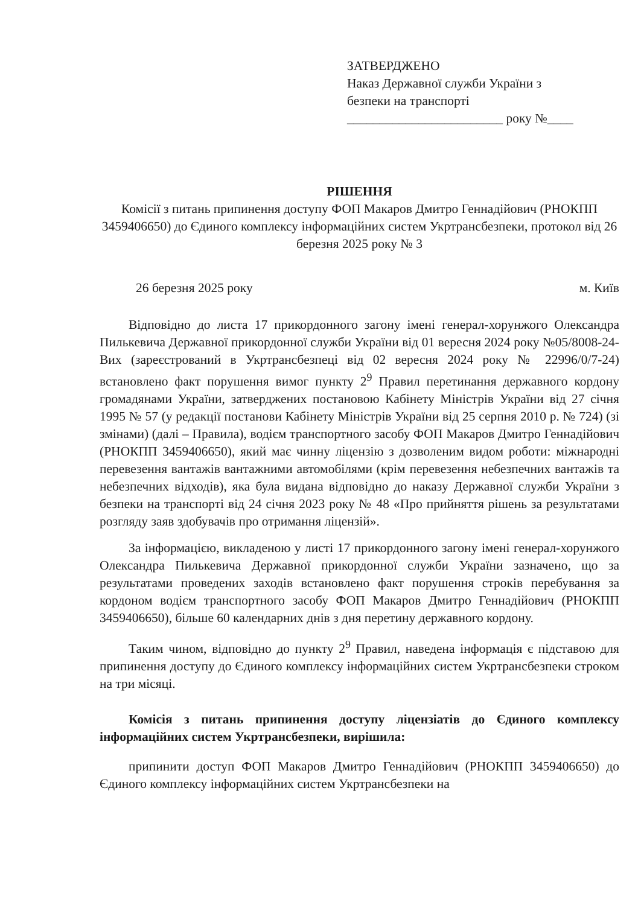ЗАТВЕРДЖЕНО
Наказ Державної служби України з
безпеки на транспорті
________________________ року №____
РІШЕННЯ
Комісії з питань припинення доступу ФОП Макаров Дмитро Геннадійович (РНОКПП 3459406650) до Єдиного комплексу інформаційних систем Укртрансбезпеки, протокол від 26 березня 2025 року № 3
26 березня 2025 року м. Київ
Відповідно до листа 17 прикордонного загону імені генерал-хорунжого Олександра Пилькевича Державної прикордонної служби України від 01 вересня 2024 року №05/8008-24-Вих (зареєстрований в Укртрансбезпеці від 02 вересня 2024 року № 22996/0/7-24) встановлено факт порушення вимог пункту 2<sup>9</sup> Правил перетинання державного кордону громадянами України, затверджених постановою Кабінету Міністрів України від 27 січня 1995 № 57 (у редакції постанови Кабінету Міністрів України від 25 серпня 2010 р. № 724) (зі змінами) (далі – Правила), водієм транспортного засобу ФОП Макаров Дмитро Геннадійович (РНОКПП 3459406650), який має чинну ліцензію з дозволеним видом роботи: міжнародні перевезення вантажів вантажними автомобілями (крім перевезення небезпечних вантажів та небезпечних відходів), яка була видана відповідно до наказу Державної служби України з безпеки на транспорті від 24 січня 2023 року № 48 «Про прийняття рішень за результатами розгляду заяв здобувачів про отримання ліцензій».
За інформацією, викладеною у листі 17 прикордонного загону імені генерал-хорунжого Олександра Пилькевича Державної прикордонної служби України зазначено, що за результатами проведених заходів встановлено факт порушення строків перебування за кордоном водієм транспортного засобу ФОП Макаров Дмитро Геннадійович (РНОКПП 3459406650), більше 60 календарних днів з дня перетину державного кордону.
Таким чином, відповідно до пункту 2<sup>9</sup> Правил, наведена інформація є підставою для припинення доступу до Єдиного комплексу інформаційних систем Укртрансбезпеки строком на три місяці.
Комісія з питань припинення доступу ліцензіатів до Єдиного комплексу інформаційних систем Укртрансбезпеки, вирішила:
припинити доступ ФОП Макаров Дмитро Геннадійович (РНОКПП 3459406650) до Єдиного комплексу інформаційних систем Укртрансбезпеки на